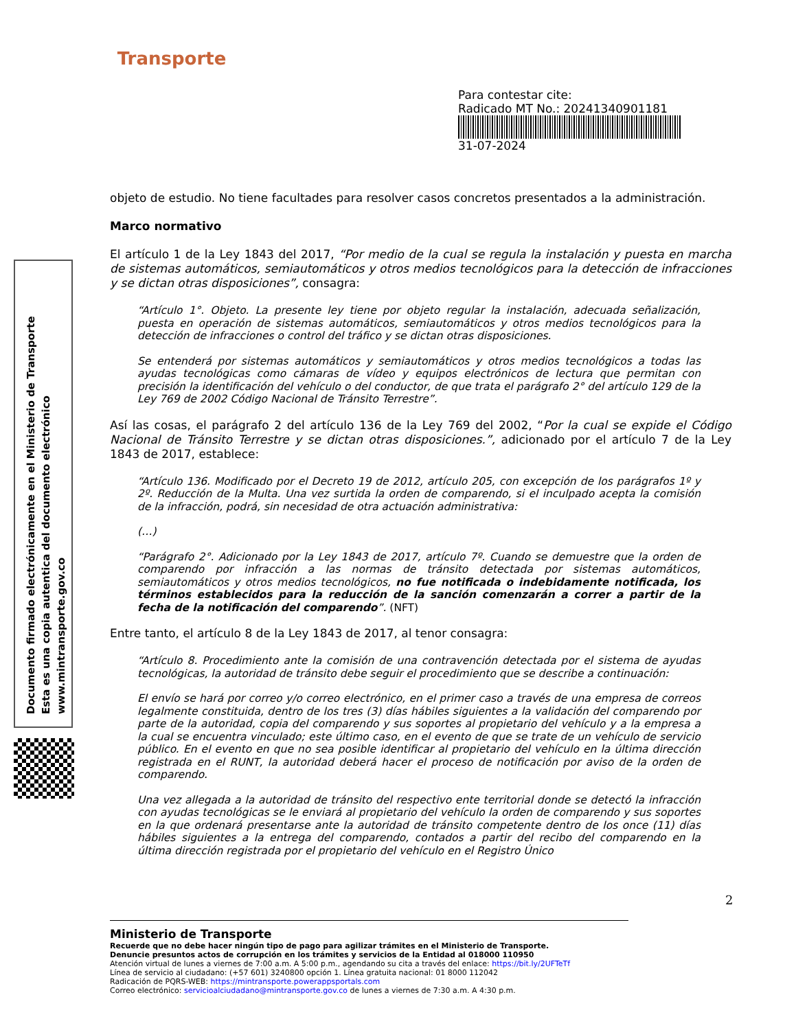Transporte
Para contestar cite:
Radicado MT No.: 20241340901181
31-07-2024
Documento firmado electrónicamente en el Ministerio de Transporte
Esta es una copia autentica del documento electrónico
www.mintransporte.gov.co
objeto de estudio. No tiene facultades para resolver casos concretos presentados a la administración.
Marco normativo
El artículo 1 de la Ley 1843 del 2017, “Por medio de la cual se regula la instalación y puesta en marcha de sistemas automáticos, semiautomáticos y otros medios tecnológicos para la detección de infracciones y se dictan otras disposiciones”, consagra:
“Artículo 1°. Objeto. La presente ley tiene por objeto regular la instalación, adecuada señalización, puesta en operación de sistemas automáticos, semiautomáticos y otros medios tecnológicos para la detección de infracciones o control del tráfico y se dictan otras disposiciones.
Se entenderá por sistemas automáticos y semiautomáticos y otros medios tecnológicos a todas las ayudas tecnológicas como cámaras de vídeo y equipos electrónicos de lectura que permitan con precisión la identificación del vehículo o del conductor, de que trata el parágrafo 2° del artículo 129 de la Ley 769 de 2002 Código Nacional de Tránsito Terrestre”.
Así las cosas, el parágrafo 2 del artículo 136 de la Ley 769 del 2002, “Por la cual se expide el Código Nacional de Tránsito Terrestre y se dictan otras disposiciones.”, adicionado por el artículo 7 de la Ley 1843 de 2017, establece:
“Artículo 136. Modificado por el Decreto 19 de 2012, artículo 205, con excepción de los parágrafos 1º y 2º. Reducción de la Multa. Una vez surtida la orden de comparendo, si el inculpado acepta la comisión de la infracción, podrá, sin necesidad de otra actuación administrativa:
(…)
“Parágrafo 2°. Adicionado por la Ley 1843 de 2017, artículo 7º. Cuando se demuestre que la orden de comparendo por infracción a las normas de tránsito detectada por sistemas automáticos, semiautomáticos y otros medios tecnológicos, no fue notificada o indebidamente notificada, los términos establecidos para la reducción de la sanción comenzarán a correr a partir de la fecha de la notificación del comparendo”. (NFT)
Entre tanto, el artículo 8 de la Ley 1843 de 2017, al tenor consagra:
“Artículo 8. Procedimiento ante la comisión de una contravención detectada por el sistema de ayudas tecnológicas, la autoridad de tránsito debe seguir el procedimiento que se describe a continuación:
El envío se hará por correo y/o correo electrónico, en el primer caso a través de una empresa de correos legalmente constituida, dentro de los tres (3) días hábiles siguientes a la validación del comparendo por parte de la autoridad, copia del comparendo y sus soportes al propietario del vehículo y a la empresa a la cual se encuentra vinculado; este último caso, en el evento de que se trate de un vehículo de servicio público. En el evento en que no sea posible identificar al propietario del vehículo en la última dirección registrada en el RUNT, la autoridad deberá hacer el proceso de notificación por aviso de la orden de comparendo.
Una vez allegada a la autoridad de tránsito del respectivo ente territorial donde se detectó la infracción con ayudas tecnológicas se le enviará al propietario del vehículo la orden de comparendo y sus soportes en la que ordenará presentarse ante la autoridad de tránsito competente dentro de los once (11) días hábiles siguientes a la entrega del comparendo, contados a partir del recibo del comparendo en la última dirección registrada por el propietario del vehículo en el Registro Único
2
Ministerio de Transporte
Recuerde que no debe hacer ningún tipo de pago para agilizar trámites en el Ministerio de Transporte.
Denuncie presuntos actos de corrupción en los trámites y servicios de la Entidad al 018000 110950
Atención virtual de lunes a viernes de 7:00 a.m. A 5:00 p.m., agendando su cita a través del enlace: https://bit.ly/2UFTeTf
Línea de servicio al ciudadano: (+57 601) 3240800 opción 1. Línea gratuita nacional: 01 8000 112042
Radicación de PQRS-WEB: https://mintransporte.powerappsportals.com
Correo electrónico: servicioalciudadano@mintransporte.gov.co de lunes a viernes de 7:30 a.m. A 4:30 p.m.